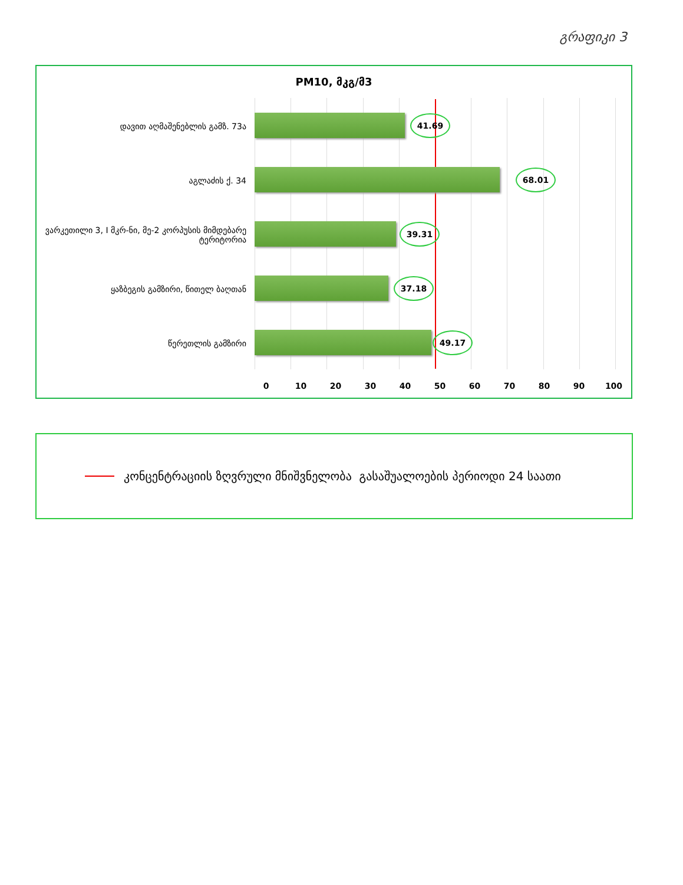გრაფიკი 3
PM10, მკგ/მ3
დავით აღმაშენებლის გამზ. 73ა
41.69
აგლაძის ქ. 34
68.01
ვარკეთილი 3, I მკრ-ნი, მე-2 კორპუსის მიმდებარე ტერიტორია
39.31
ყაზბეგის გამზირი, წითელ ბაღთან
37.18
წერეთლის გამზირი
49.17
0 10 20 30 40 50 60 70 80 90 100
კონცენტრაციის ზღვრული მნიშვნელობა გასაშუალოების პერიოდი 24 საათი